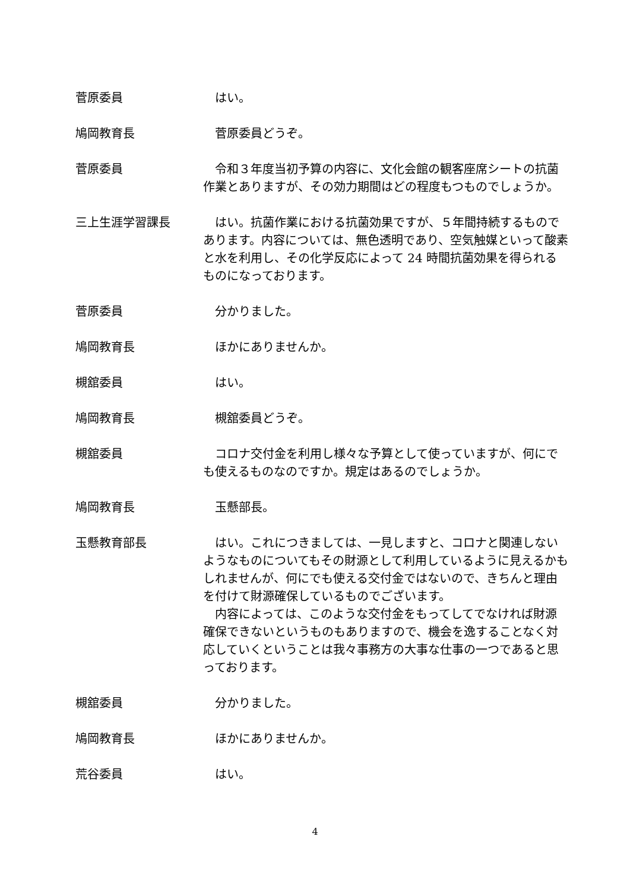菅原委員 はい。
鳩岡教育長 菅原委員どうぞ。
菅原委員 令和３年度当初予算の内容に、文化会館の観客座席シートの抗菌作業とありますが、その効力期間はどの程度もつものでしょうか。
三上生涯学習課長 はい。抗菌作業における抗菌効果ですが、５年間持続するものであります。内容については、無色透明であり、空気触媒といって酸素と水を利用し、その化学反応によって 24 時間抗菌効果を得られるものになっております。
菅原委員 分かりました。
鳩岡教育長 ほかにありませんか。
槻舘委員 はい。
鳩岡教育長 槻舘委員どうぞ。
槻舘委員 コロナ交付金を利用し様々な予算として使っていますが、何にでも使えるものなのですか。規定はあるのでしょうか。
鳩岡教育長 玉懸部長。
玉懸教育部長 はい。これにつきましては、一見しますと、コロナと関連しないようなものについてもその財源として利用しているように見えるかもしれませんが、何にでも使える交付金ではないので、きちんと理由を付けて財源確保しているものでございます。
内容によっては、このような交付金をもってしてでなければ財源確保できないというものもありますので、機会を逸することなく対応していくということは我々事務方の大事な仕事の一つであると思っております。
槻舘委員 分かりました。
鳩岡教育長 ほかにありませんか。
荒谷委員 はい。
4